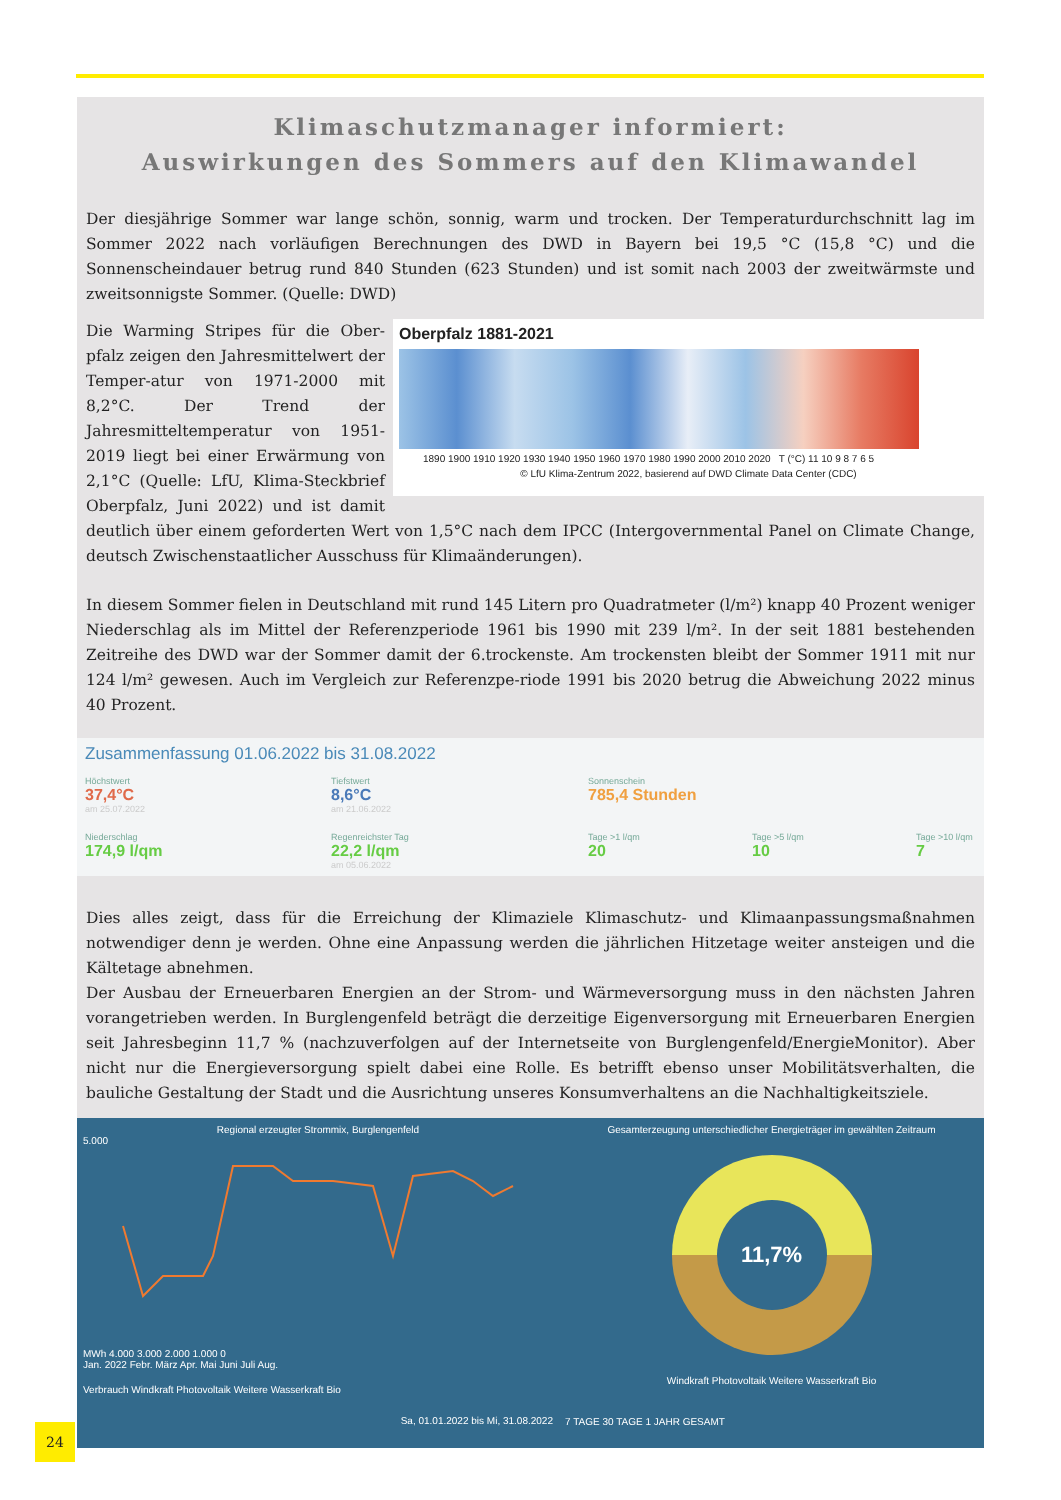Klimaschutzmanager informiert:
Auswirkungen des Sommers auf den Klimawandel
Der diesjährige Sommer war lange schön, sonnig, warm und trocken. Der Temperaturdurchschnitt lag im Sommer 2022 nach vorläufigen Berechnungen des DWD in Bayern bei 19,5 °C (15,8 °C) und die Sonnenscheindauer betrug rund 840 Stunden (623 Stunden) und ist somit nach 2003 der zweitwärmste und zweitsonnigste Sommer. (Quelle: DWD)
Oberpfalz 1881-2021
1890 1900 1910 1920 1930 1940 1950 1960 1970 1980 1990 2000 2010 2020 T (°C) 11 10 9 8 7 6 5
© LfU Klima-Zentrum 2022, basierend auf DWD Climate Data Center (CDC)
Die Warming Stripes für die Ober-pfalz zeigen den Jahresmittelwert der Temper-atur von 1971-2000 mit 8,2°C. Der Trend der Jahresmitteltemperatur von 1951-2019 liegt bei einer Erwärmung von 2,1°C (Quelle: LfU, Klima-Steckbrief Oberpfalz, Juni 2022) und ist damit deutlich über einem geforderten Wert von 1,5°C nach dem IPCC (Intergovernmental Panel on Climate Change, deutsch Zwischenstaatlicher Ausschuss für Klimaänderungen).
In diesem Sommer fielen in Deutschland mit rund 145 Litern pro Quadratmeter (l/m²) knapp 40 Prozent weniger Niederschlag als im Mittel der Referenzperiode 1961 bis 1990 mit 239 l/m². In der seit 1881 bestehenden Zeitreihe des DWD war der Sommer damit der 6.trockenste. Am trockensten bleibt der Sommer 1911 mit nur 124 l/m² gewesen. Auch im Vergleich zur Referenzpe-riode 1991 bis 2020 betrug die Abweichung 2022 minus 40 Prozent.
Zusammenfassung 01.06.2022 bis 31.08.2022
Höchstwert
37,4°C
am 25.07.2022
Tiefstwert
8,6°C
am 21.06.2022
Sonnenschein
785,4 Stunden
Niederschlag
174,9 l/qm
Regenreichster Tag
22,2 l/qm
am 05.06.2022
Tage >1 l/qm
20
Tage >5 l/qm
10
Tage >10 l/qm
7
Dies alles zeigt, dass für die Erreichung der Klimaziele Klimaschutz- und Klimaanpassungsmaßnahmen notwendiger denn je werden. Ohne eine Anpassung werden die jährlichen Hitzetage weiter ansteigen und die Kältetage abnehmen.
Der Ausbau der Erneuerbaren Energien an der Strom- und Wärmeversorgung muss in den nächsten Jahren vorangetrieben werden. In Burglengenfeld beträgt die derzeitige Eigenversorgung mit Erneuerbaren Energien seit Jahresbeginn 11,7 % (nachzuverfolgen auf der Internetseite von Burglengenfeld/EnergieMonitor). Aber nicht nur die Energieversorgung spielt dabei eine Rolle. Es betrifft ebenso unser Mobilitätsverhalten, die bauliche Gestaltung der Stadt und die Ausrichtung unseres Konsumverhaltens an die Nachhaltigkeitsziele.
Regional erzeugter Strommix, Burglengenfeld
5.000
MWh 4.000 3.000 2.000 1.000 0
Jan. 2022 Febr. März Apr. Mai Juni Juli Aug.
Verbrauch Windkraft Photovoltaik Weitere Wasserkraft Bio
Sa, 01.01.2022 bis Mi, 31.08.2022
Gesamterzeugung unterschiedlicher Energieträger im gewählten Zeitraum
11,7%
Windkraft Photovoltaik Weitere Wasserkraft Bio
7 TAGE 30 TAGE 1 JAHR GESAMT
24